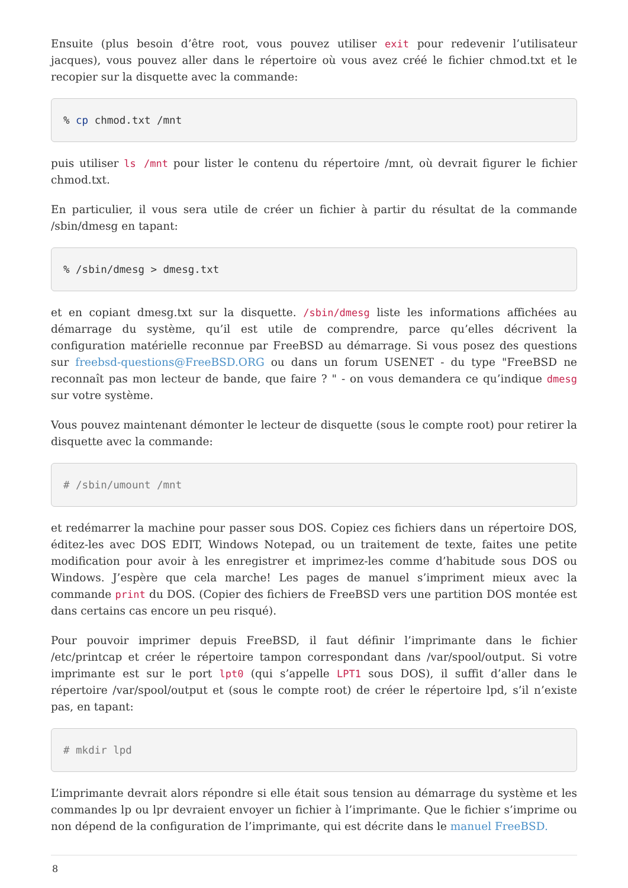Ensuite (plus besoin d’être root, vous pouvez utiliser exit pour redevenir l’utilisateur jacques), vous pouvez aller dans le répertoire où vous avez créé le fichier chmod.txt et le recopier sur la disquette avec la commande:
% cp chmod.txt /mnt
puis utiliser ls /mnt pour lister le contenu du répertoire /mnt, où devrait figurer le fichier chmod.txt.
En particulier, il vous sera utile de créer un fichier à partir du résultat de la commande /sbin/dmesg en tapant:
% /sbin/dmesg > dmesg.txt
et en copiant dmesg.txt sur la disquette. /sbin/dmesg liste les informations affichées au démarrage du système, qu’il est utile de comprendre, parce qu’elles décrivent la configuration matérielle reconnue par FreeBSD au démarrage. Si vous posez des questions sur freebsd-questions@FreeBSD.ORG ou dans un forum USENET - du type "FreeBSD ne reconnaît pas mon lecteur de bande, que faire ? " - on vous demandera ce qu’indique dmesg sur votre système.
Vous pouvez maintenant démonter le lecteur de disquette (sous le compte root) pour retirer la disquette avec la commande:
# /sbin/umount /mnt
et redémarrer la machine pour passer sous DOS. Copiez ces fichiers dans un répertoire DOS, éditez-les avec DOS EDIT, Windows Notepad, ou un traitement de texte, faites une petite modification pour avoir à les enregistrer et imprimez-les comme d’habitude sous DOS ou Windows. J’espère que cela marche! Les pages de manuel s’impriment mieux avec la commande print du DOS. (Copier des fichiers de FreeBSD vers une partition DOS montée est dans certains cas encore un peu risqué).
Pour pouvoir imprimer depuis FreeBSD, il faut définir l’imprimante dans le fichier /etc/printcap et créer le répertoire tampon correspondant dans /var/spool/output. Si votre imprimante est sur le port lpt0 (qui s’appelle LPT1 sous DOS), il suffit d’aller dans le répertoire /var/spool/output et (sous le compte root) de créer le répertoire lpd, s’il n’existe pas, en tapant:
# mkdir lpd
L’imprimante devrait alors répondre si elle était sous tension au démarrage du système et les commandes lp ou lpr devraient envoyer un fichier à l’imprimante. Que le fichier s’imprime ou non dépend de la configuration de l’imprimante, qui est décrite dans le manuel FreeBSD.
8